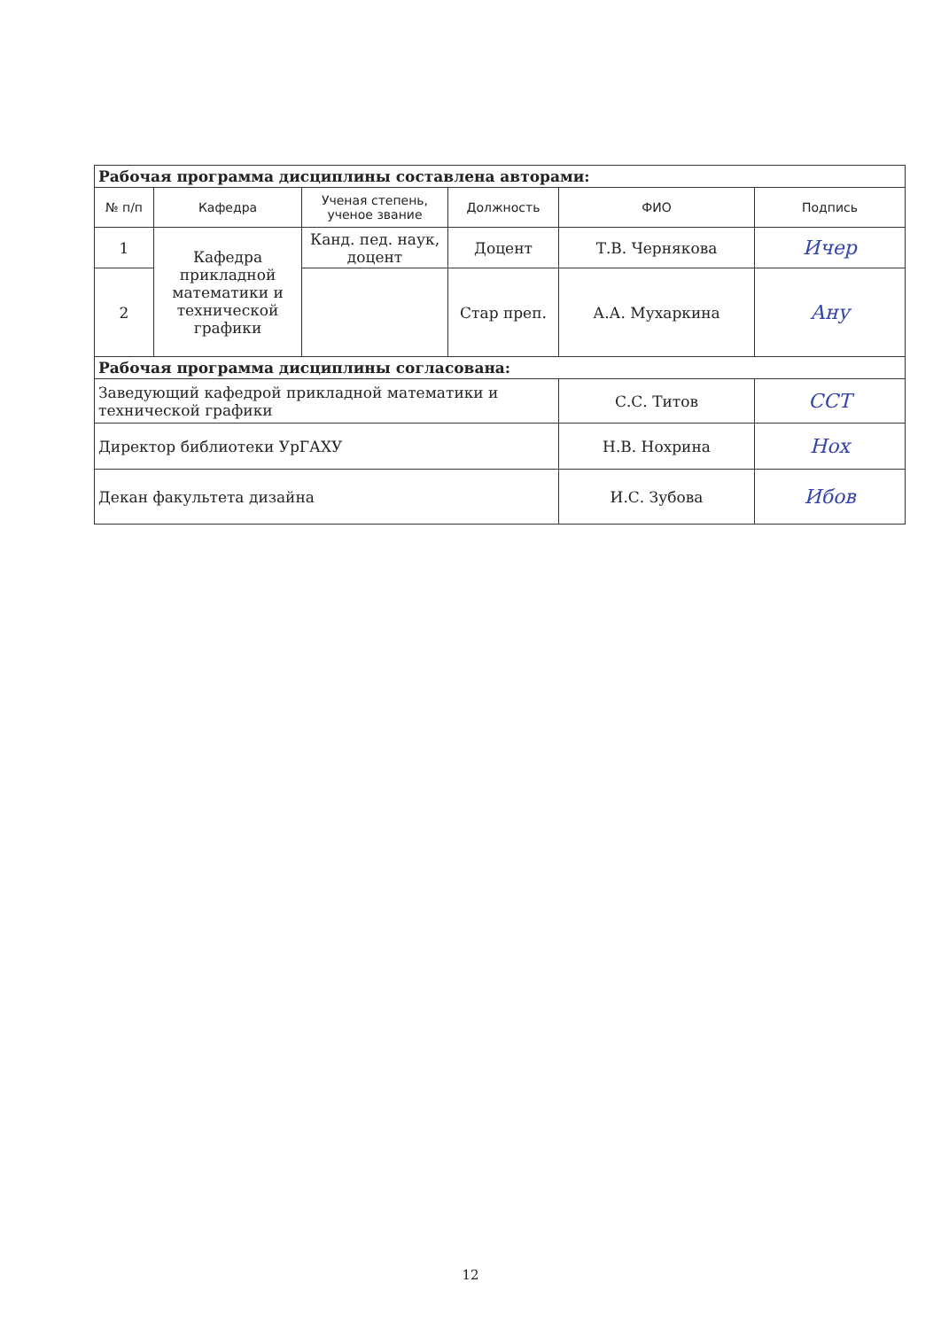| Рабочая программа дисциплины составлена авторами: | | | | | |
| № п/п | Кафедра | Ученая степень, ученое звание | Должность | ФИО | Подпись |
| 1 | Кафедра прикладной математики и технической графики | Канд. пед. наук, доцент | Доцент | Т.В. Чернякова | Ичер |
| 2 | | | Стар преп. | А.А. Мухаркина | Ану |
| Рабочая программа дисциплины согласована: | | | | | |
| Заведующий кафедрой прикладной математики и технической графики | | | | С.С. Титов | ССТ |
| Директор библиотеки УрГАХУ | | | | Н.В. Нохрина | Нох |
| Декан факультета дизайна | | | | И.С. Зубова | Ибов |
12